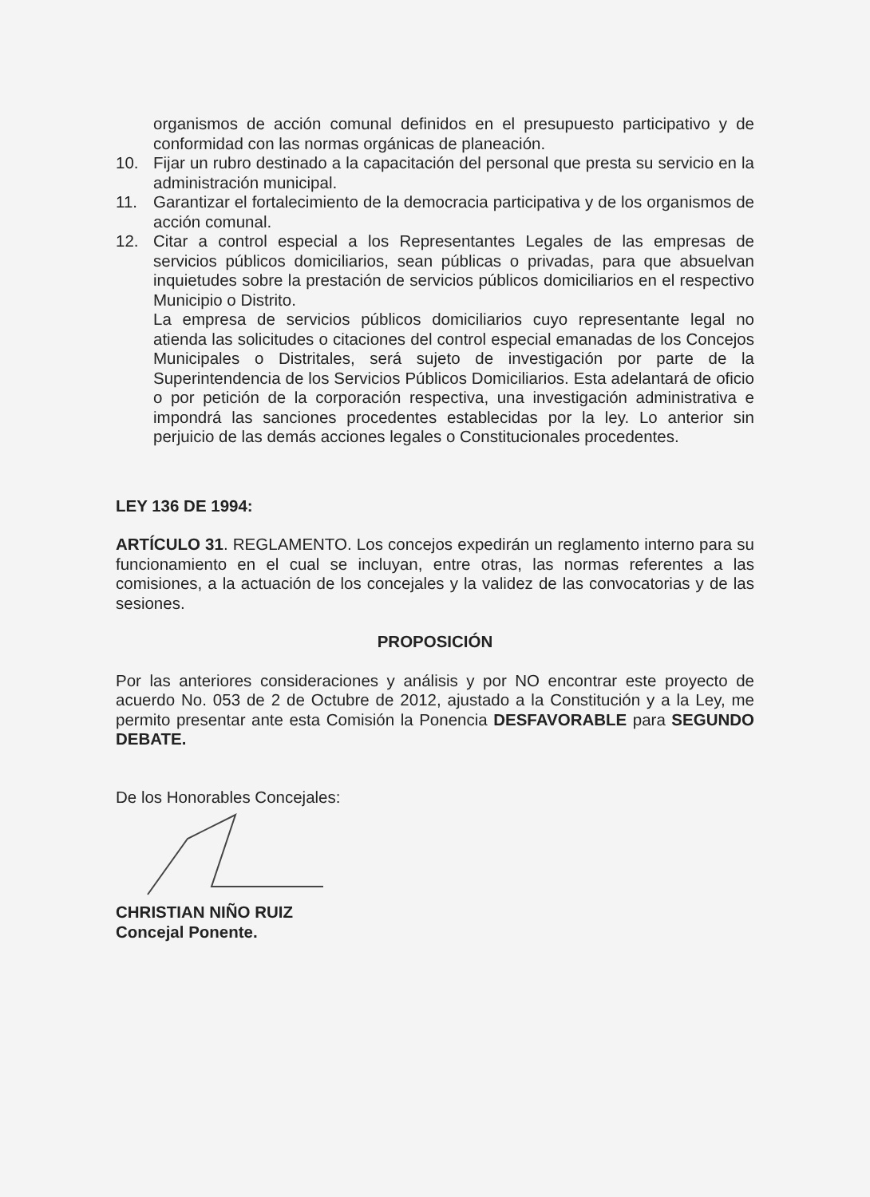organismos de acción comunal definidos en el presupuesto participativo y de conformidad con las normas orgánicas de planeación.
10. Fijar un rubro destinado a la capacitación del personal que presta su servicio en la administración municipal.
11. Garantizar el fortalecimiento de la democracia participativa y de los organismos de acción comunal.
12. Citar a control especial a los Representantes Legales de las empresas de servicios públicos domiciliarios, sean públicas o privadas, para que absuelvan inquietudes sobre la prestación de servicios públicos domiciliarios en el respectivo Municipio o Distrito.
La empresa de servicios públicos domiciliarios cuyo representante legal no atienda las solicitudes o citaciones del control especial emanadas de los Concejos Municipales o Distritales, será sujeto de investigación por parte de la Superintendencia de los Servicios Públicos Domiciliarios. Esta adelantará de oficio o por petición de la corporación respectiva, una investigación administrativa e impondrá las sanciones procedentes establecidas por la ley. Lo anterior sin perjuicio de las demás acciones legales o Constitucionales procedentes.
LEY 136 DE 1994:
ARTÍCULO 31. REGLAMENTO. Los concejos expedirán un reglamento interno para su funcionamiento en el cual se incluyan, entre otras, las normas referentes a las comisiones, a la actuación de los concejales y la validez de las convocatorias y de las sesiones.
PROPOSICIÓN
Por las anteriores consideraciones y análisis y por NO encontrar este proyecto de acuerdo No. 053 de 2 de Octubre de 2012, ajustado a la Constitución y a la Ley, me permito presentar ante esta Comisión la Ponencia DESFAVORABLE para SEGUNDO DEBATE.
De los Honorables Concejales:
CHRISTIAN NIÑO RUIZ
Concejal Ponente.